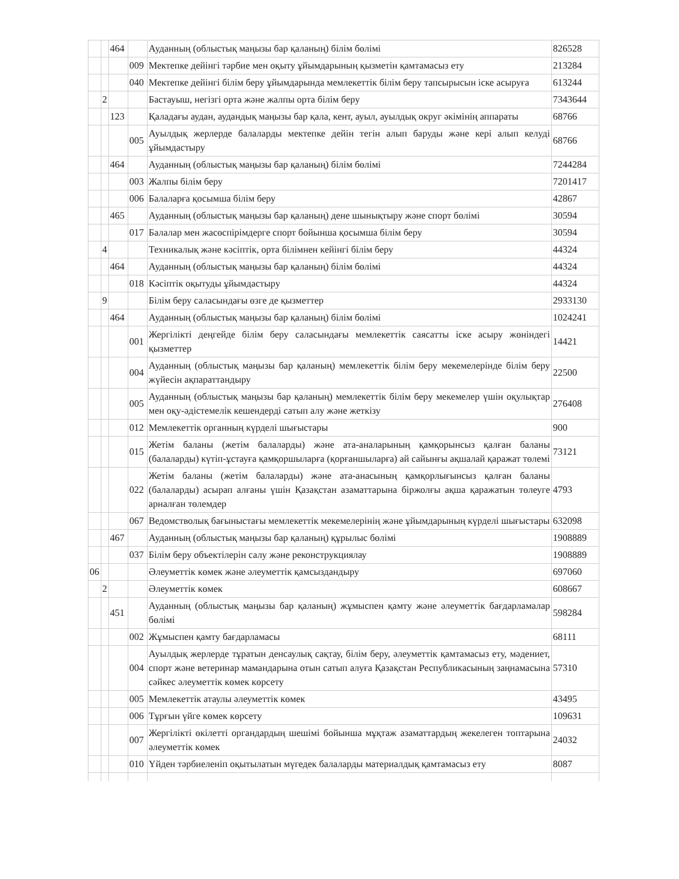| | | 464 | | Ауданның (облыстық маңызы бар қаланың) білім бөлімі | 826528 |
| | | | 009 | Мектепке дейінгі тәрбие мен оқыту ұйымдарының қызметін қамтамасыз ету | 213284 |
| | | | 040 | Мектепке дейінгі білім беру ұйымдарында мемлекеттік білім беру тапсырысын іске асыруға | 613244 |
| | 2 | | | Бастауыш, негізгі орта және жалпы орта білім беру | 7343644 |
| | | 123 | | Қаладағы аудан, аудандық маңызы бар қала, кент, ауыл, ауылдық округ әкімінің аппараты | 68766 |
| | | | 005 | Ауылдық жерлерде балаларды мектепке дейін тегін алып баруды және кері алып келуді ұйымдастыру | 68766 |
| | | 464 | | Ауданның (облыстық маңызы бар қаланың) білім бөлімі | 7244284 |
| | | | 003 | Жалпы білім беру | 7201417 |
| | | | 006 | Балаларға қосымша білім беру | 42867 |
| | | 465 | | Ауданның (облыстық маңызы бар қаланың) дене шынықтыру және спорт бөлімі | 30594 |
| | | | 017 | Балалар мен жасөспірімдерге спорт бойынша қосымша білім беру | 30594 |
| | 4 | | | Техникалық және кәсіптік, орта білімнен кейінгі білім беру | 44324 |
| | | 464 | | Ауданның (облыстық маңызы бар қаланың) білім бөлімі | 44324 |
| | | | 018 | Кәсіптік оқытуды ұйымдастыру | 44324 |
| | 9 | | | Білім беру саласындағы өзге де қызметтер | 2933130 |
| | | 464 | | Ауданның (облыстық маңызы бар қаланың) білім бөлімі | 1024241 |
| | | | 001 | Жергілікті деңгейде білім беру саласындағы мемлекеттік саясатты іске асыру жөніндегі қызметтер | 14421 |
| | | | 004 | Ауданның (облыстық маңызы бар қаланың) мемлекеттік білім беру мекемелерінде білім беру жүйесін ақпараттандыру | 22500 |
| | | | 005 | Ауданның (облыстық маңызы бар қаланың) мемлекеттік білім беру мекемелер үшін оқулықтар мен оқу-әдістемелік кешендерді сатып алу және жеткізу | 276408 |
| | | | 012 | Мемлекеттік органның күрделі шығыстары | 900 |
| | | | 015 | Жетім баланы (жетім балаларды) және ата-аналарының қамқорынсыз қалған баланы (балаларды) күтіп-ұстауға қамқоршыларға (қорғаншыларға) ай сайынғы ақшалай қаражат төлемі | 73121 |
| | | | 022 | Жетім баланы (жетім балаларды) және ата-анасының қамқорлығынсыз қалған баланы (балаларды) асырап алғаны үшін Қазақстан азаматтарына біржолғы ақша қаражатын төлеуге арналған төлемдер | 4793 |
| | | | 067 | Ведомстволық бағыныстағы мемлекеттік мекемелерінің және ұйымдарының күрделі шығыстары | 632098 |
| | | 467 | | Ауданның (облыстық маңызы бар қаланың) құрылыс бөлімі | 1908889 |
| | | | 037 | Білім беру объектілерін салу және реконструкциялау | 1908889 |
| 06 | | | | Әлеуметтік көмек және әлеуметтік қамсыздандыру | 697060 |
| | 2 | | | Әлеуметтік көмек | 608667 |
| | | 451 | | Ауданның (облыстық маңызы бар қаланың) жұмыспен қамту және әлеуметтік бағдарламалар бөлімі | 598284 |
| | | | 002 | Жұмыспен қамту бағдарламасы | 68111 |
| | | | 004 | Ауылдық жерлерде тұратын денсаулық сақтау, білім беру, әлеуметтік қамтамасыз ету, мәдениет, спорт және ветеринар мамандарына отын сатып алуға Қазақстан Республикасының заңнамасына сәйкес әлеуметтік көмек көрсету | 57310 |
| | | | 005 | Мемлекеттік атаулы әлеуметтік көмек | 43495 |
| | | | 006 | Тұрғын үйге көмек көрсету | 109631 |
| | | | 007 | Жергілікті өкілетті органдардың шешімі бойынша мұқтаж азаматтардың жекелеген топтарына әлеуметтік көмек | 24032 |
| | | | 010 | Үйден тәрбиеленіп оқытылатын мүгедек балаларды материалдық қамтамасыз ету | 8087 |